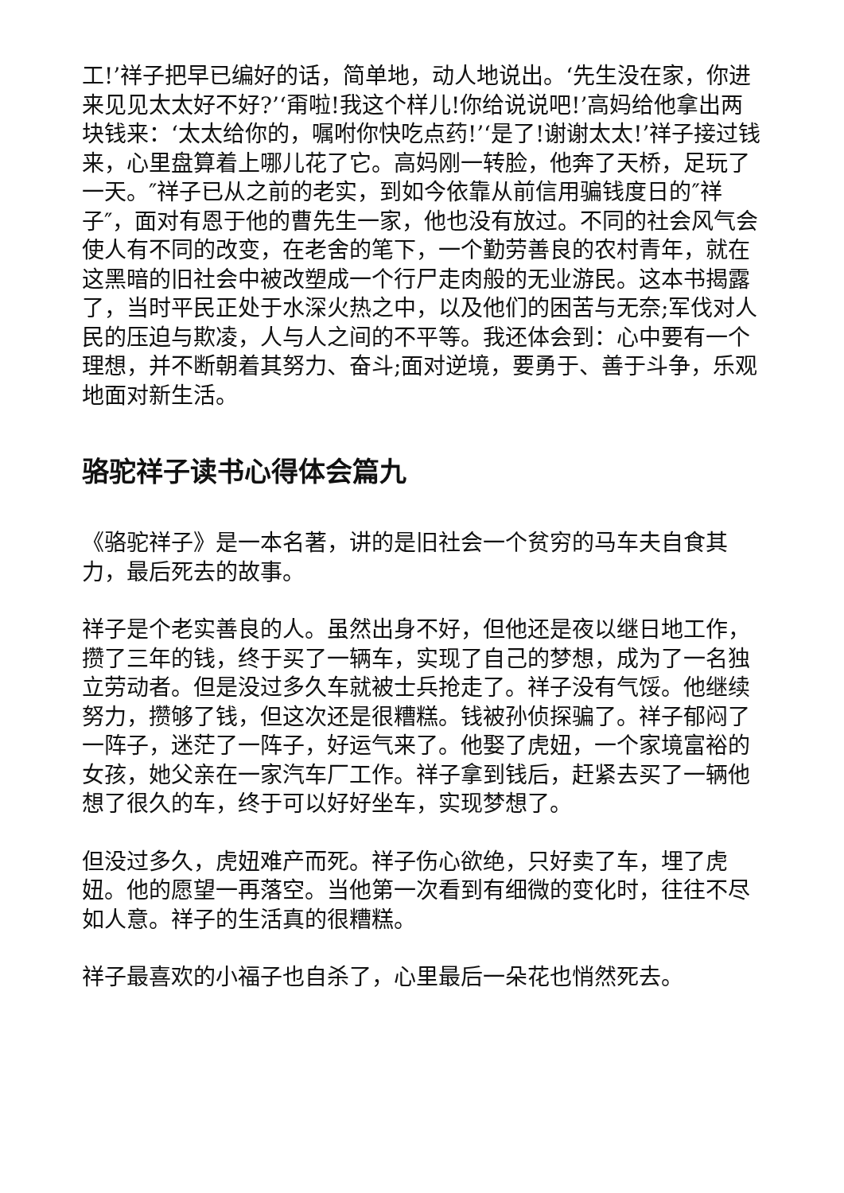工!’祥子把早已编好的话，简单地，动人地说出。‘先生没在家，你进来见见太太好不好?’‘甭啦!我这个样儿!你给说说吧!’高妈给他拿出两块钱来：‘太太给你的，嘱咐你快吃点药!’‘是了!谢谢太太!’祥子接过钱来，心里盘算着上哪儿花了它。高妈刚一转脸，他奔了天桥，足玩了一天。″祥子已从之前的老实，到如今依靠从前信用骗钱度日的″祥子″，面对有恩于他的曹先生一家，他也没有放过。不同的社会风气会使人有不同的改变，在老舍的笔下，一个勤劳善良的农村青年，就在这黑暗的旧社会中被改塑成一个行尸走肉般的无业游民。这本书揭露了，当时平民正处于水深火热之中，以及他们的困苦与无奈;军伐对人民的压迫与欺凌，人与人之间的不平等。我还体会到：心中要有一个理想，并不断朝着其努力、奋斗;面对逆境，要勇于、善于斗争，乐观地面对新生活。
骆驼祥子读书心得体会篇九
《骆驼祥子》是一本名著，讲的是旧社会一个贫穷的马车夫自食其力，最后死去的故事。
祥子是个老实善良的人。虽然出身不好，但他还是夜以继日地工作，攒了三年的钱，终于买了一辆车，实现了自己的梦想，成为了一名独立劳动者。但是没过多久车就被士兵抢走了。祥子没有气馁。他继续努力，攒够了钱，但这次还是很糟糕。钱被孙侦探骗了。祥子郁闷了一阵子，迷茫了一阵子，好运气来了。他娶了虎妞，一个家境富裕的女孩，她父亲在一家汽车厂工作。祥子拿到钱后，赶紧去买了一辆他想了很久的车，终于可以好好坐车，实现梦想了。
但没过多久，虎妞难产而死。祥子伤心欲绝，只好卖了车，埋了虎妞。他的愿望一再落空。当他第一次看到有细微的变化时，往往不尽如人意。祥子的生活真的很糟糕。
祥子最喜欢的小福子也自杀了，心里最后一朵花也悄然死去。